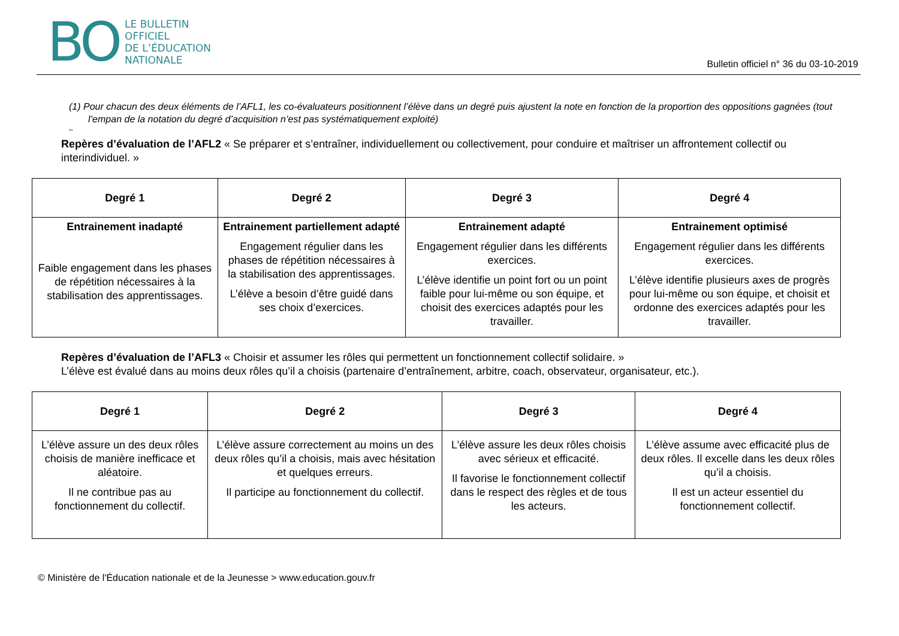BO
LE BULLETIN
OFFICIEL
DE L’ÉDUCATION
NATIONALE
Bulletin officiel n° 36 du 03-10-2019
(1) Pour chacun des deux éléments de l’AFL1, les co-évaluateurs positionnent l’élève dans un degré puis ajustent la note en fonction de la proportion des oppositions gagnées (tout l’empan de la notation du degré d’acquisition n’est pas systématiquement exploité)
–
Repères d’évaluation de l’AFL2 « Se préparer et s’entraîner, individuellement ou collectivement, pour conduire et maîtriser un affrontement collectif ou interindividuel. »
| Degré 1 | Degré 2 | Degré 3 | Degré 4 |
| --- | --- | --- | --- |
| Entrainement inadapté Faible engagement dans les phases de répétition nécessaires à la stabilisation des apprentissages. | Entrainement partiellement adapté Engagement régulier dans les phases de répétition nécessaires à la stabilisation des apprentissages. L’élève a besoin d’être guidé dans ses choix d’exercices. | Entrainement adapté Engagement régulier dans les différents exercices. L’élève identifie un point fort ou un point faible pour lui-même ou son équipe, et choisit des exercices adaptés pour les travailler. | Entrainement optimisé Engagement régulier dans les différents exercices. L’élève identifie plusieurs axes de progrès pour lui-même ou son équipe, et choisit et ordonne des exercices adaptés pour les travailler. |
Repères d’évaluation de l’AFL3 « Choisir et assumer les rôles qui permettent un fonctionnement collectif solidaire. »
L’élève est évalué dans au moins deux rôles qu’il a choisis (partenaire d’entraînement, arbitre, coach, observateur, organisateur, etc.).
| Degré 1 | Degré 2 | Degré 3 | Degré 4 |
| --- | --- | --- | --- |
| L’élève assure un des deux rôles choisis de manière inefficace et aléatoire. Il ne contribue pas au fonctionnement du collectif. | L’élève assure correctement au moins un des deux rôles qu’il a choisis, mais avec hésitation et quelques erreurs. Il participe au fonctionnement du collectif. | L’élève assure les deux rôles choisis avec sérieux et efficacité. Il favorise le fonctionnement collectif dans le respect des règles et de tous les acteurs. | L’élève assume avec efficacité plus de deux rôles. Il excelle dans les deux rôles qu’il a choisis. Il est un acteur essentiel du fonctionnement collectif. |
© Ministère de l'Éducation nationale et de la Jeunesse > www.education.gouv.fr